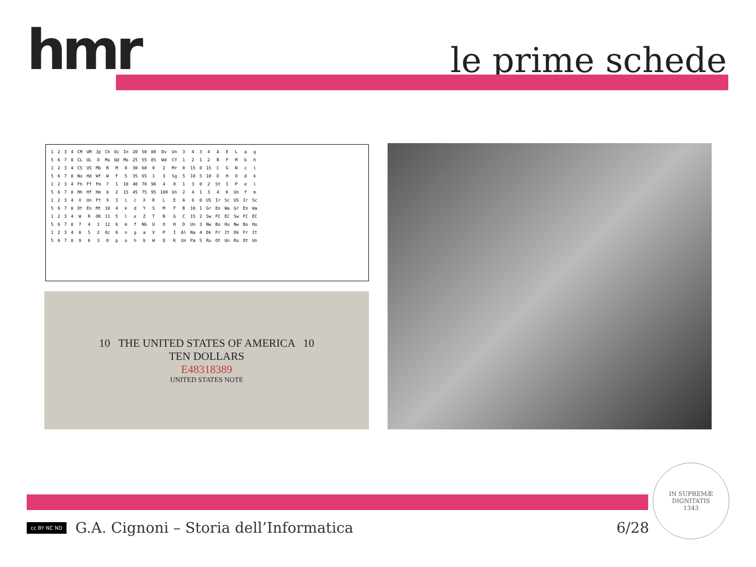hmr le prime schede
| 1 | 2 | 3 | 4 | CM | UM | Jp | Ch | Oc | In | 20 | 50 | 80 | Dv | Un | 3 | 4 | 3 | 4 | A | E | L | a | g |
| 5 | 6 | 7 | 8 | CL | UL | O | Mu | Qd | Mo | 25 | 55 | 85 | Wd | CY | 1 | 2 | 1 | 2 | B | F | M | b | h |
| 1 | 2 | 3 | 4 | CS | US | Mb | B | M | 0 | 30 | 60 | 0 | 2 | Mr | 0 | 15 | 0 | 15 | C | G | N | c | i |
| 5 | 6 | 7 | 8 | No | Hd | Wf | W | F | 5 | 35 | 65 | 1 | 3 | Sg | 5 | 10 | 5 | 10 | D | H | O | d | k |
| 1 | 2 | 3 | 4 | Fh | Ff | Fm | 7 | 1 | 10 | 40 | 70 | 90 | 4 | 0 | 1 | 3 | 0 | 2 | St | I | P | e | l |
| 5 | 6 | 7 | 8 | Hh | Hf | Hm | 8 | 2 | 15 | 45 | 75 | 95 | 100 | Un | 2 | 4 | 1 | 3 | 4 | K | Un | f | m |
| 1 | 2 | 3 | 4 | X | Un | Ft | 9 | 3 | i | c | X | R | L | E | A | 6 | 0 | US | Ir | Sc | US | Ir | Sc |
| 5 | 6 | 7 | 8 | Ot | En | Mt | 10 | 4 | k | d | Y | S | M | F | B | 10 | 1 | Gr | En | Wa | Gr | En | Wa |
| 1 | 2 | 3 | 4 | W | R | OK | 11 | 5 | l | e | Z | T | N | G | C | 15 | 2 | Sw | FC | EC | Sw | FC | EC |
| 5 | 6 | 7 | 8 | 7 | 4 | 1 | 12 | 6 | m | f | NG | U | O | H | D | Un | 3 | Nw | Bo | Hu | Nw | Bo | Hu |
| 1 | 2 | 3 | 4 | 8 | 5 | 2 | Oc | 0 | n | g | a | V | P | I | Al | Na | 4 | Dk | Fr | It | Dk | Fr | It |
| 5 | 6 | 7 | 8 | 9 | 6 | 3 | 0 | p | o | h | b | W | Q | K | Un | Pa | 5 | Ru | Ot | Un | Ru | Ot | Un |
10 THE UNITED STATES OF AMERICA 10
TEN DOLLARS
E48318389
UNITED STATES NOTE
cc BY NC ND G.A. Cignoni – Storia dell’Informatica 6/28
IN SUPREMÆ DIGNITATIS
1343